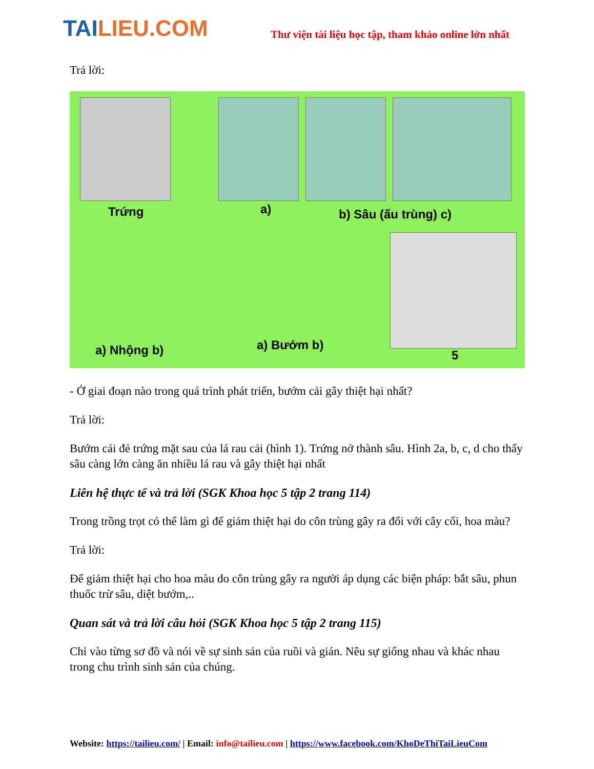TAILIEU.COM
Thư viện tài liệu học tập, tham khảo online lớn nhất
Trả lời:
Trứng a) b) Sâu (ấu trùng) c)
a) Nhộng b) a) Bướm b)
5
- Ở giai đoạn nào trong quá trình phát triển, bướm cải gây thiệt hại nhất?
Trả lời:
Bướm cải đẻ trứng mặt sau của lá rau cải (hình 1). Trứng nở thành sâu. Hình 2a, b, c, d cho thấy sâu càng lớn càng ăn nhiều lá rau và gây thiệt hại nhất
Liên hệ thực tế và trả lời (SGK Khoa học 5 tập 2 trang 114)
Trong trồng trọt có thể làm gì để giảm thiệt hại do côn trùng gây ra đối với cây cối, hoa màu?
Trả lời:
Để giảm thiệt hại cho hoa màu do côn trùng gây ra người áp dụng các biện pháp: bắt sâu, phun thuốc trừ sâu, diệt bướm,..
Quan sát và trả lời câu hỏi (SGK Khoa học 5 tập 2 trang 115)
Chỉ vào từng sơ đồ và nói về sự sinh sản của ruồi và gián. Nêu sự giống nhau và khác nhau trong chu trình sinh sản của chúng.
Website: https://tailieu.com/ | Email: info@tailieu.com | https://www.facebook.com/KhoDeThiTaiLieuCom